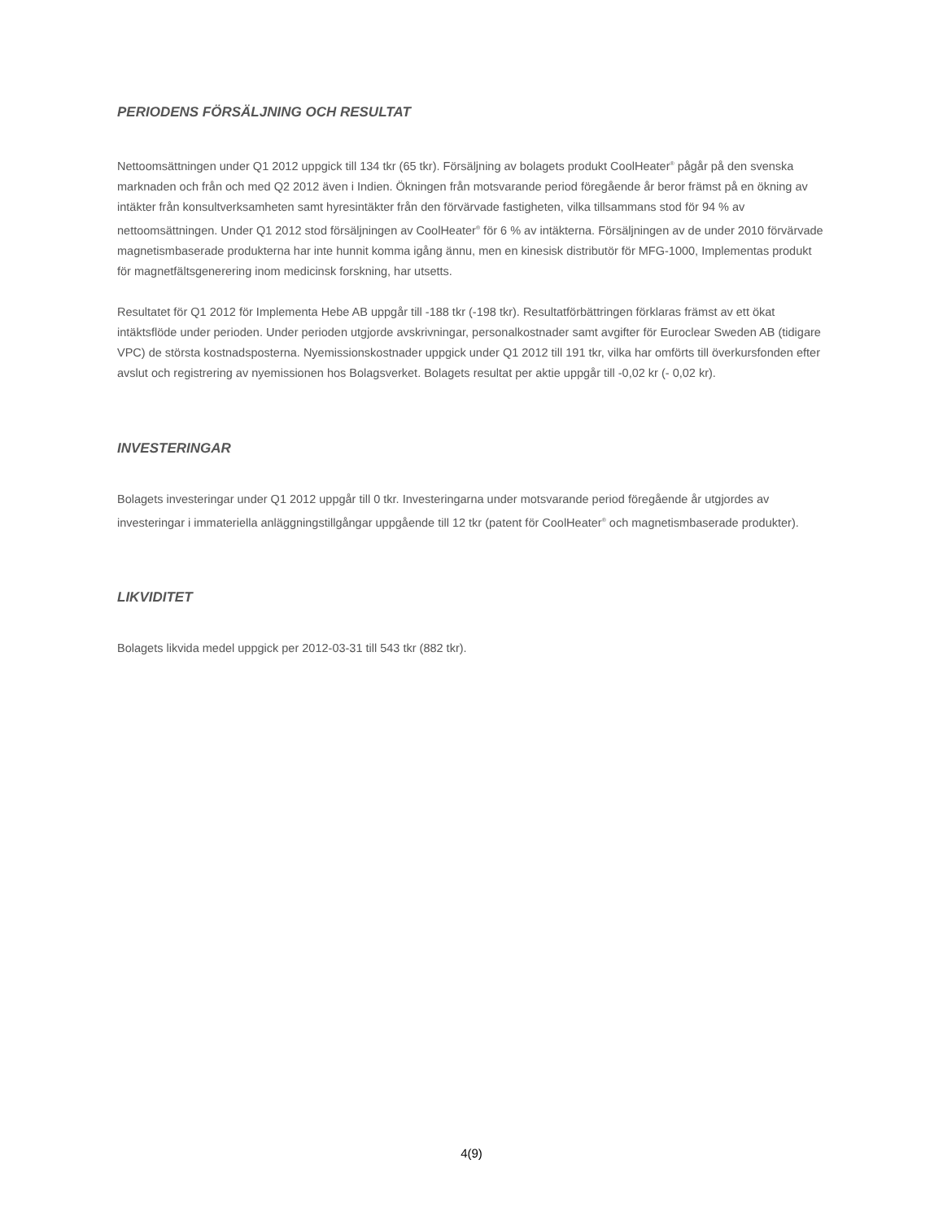PERIODENS FÖRSÄLJNING OCH RESULTAT
Nettoomsättningen under Q1 2012 uppgick till 134 tkr (65 tkr). Försäljning av bolagets produkt CoolHeater<sup>®</sup> pågår på den svenska marknaden och från och med Q2 2012 även i Indien. Ökningen från motsvarande period föregående år beror främst på en ökning av intäkter från konsultverksamheten samt hyresintäkter från den förvärvade fastigheten, vilka tillsammans stod för 94 % av nettoomsättningen. Under Q1 2012 stod försäljningen av CoolHeater<sup>®</sup> för 6 % av intäkterna. Försäljningen av de under 2010 förvärvade magnetismbaserade produkterna har inte hunnit komma igång ännu, men en kinesisk distributör för MFG-1000, Implementas produkt för magnetfältsgenerering inom medicinsk forskning, har utsetts.
Resultatet för Q1 2012 för Implementa Hebe AB uppgår till -188 tkr (-198 tkr). Resultatförbättringen förklaras främst av ett ökat intäktsflöde under perioden. Under perioden utgjorde avskrivningar, personalkostnader samt avgifter för Euroclear Sweden AB (tidigare VPC) de största kostnadsposterna. Nyemissionskostnader uppgick under Q1 2012 till 191 tkr, vilka har omförts till överkursfonden efter avslut och registrering av nyemissionen hos Bolagsverket. Bolagets resultat per aktie uppgår till -0,02 kr (- 0,02 kr).
INVESTERINGAR
Bolagets investeringar under Q1 2012 uppgår till 0 tkr. Investeringarna under motsvarande period föregående år utgjordes av investeringar i immateriella anläggningstillgångar uppgående till 12 tkr (patent för CoolHeater<sup>®</sup> och magnetismbaserade produkter).
LIKVIDITET
Bolagets likvida medel uppgick per 2012-03-31 till 543 tkr (882 tkr).
4(9)